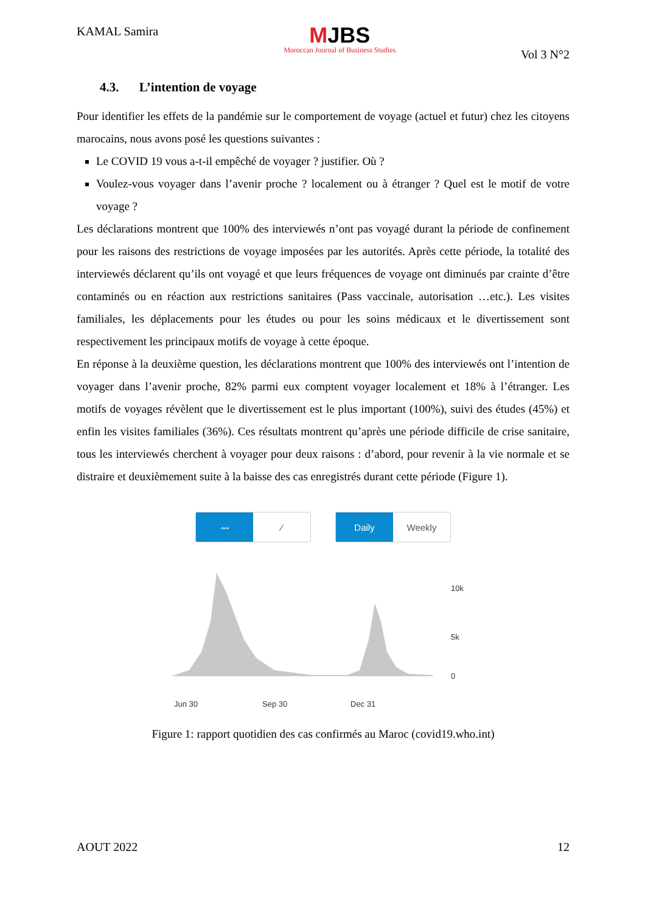KAMAL Samira
MJBS
Moroccan Journal of Business Studies
Vol 3 N°2
4.3. L’intention de voyage
Pour identifier les effets de la pandémie sur le comportement de voyage (actuel et futur) chez les citoyens marocains, nous avons posé les questions suivantes :
Le COVID 19 vous a-t-il empêché de voyager ? justifier. Où ?
Voulez-vous voyager dans l’avenir proche ? localement ou à étranger ? Quel est le motif de votre voyage ?
Les déclarations montrent que 100% des interviewés n’ont pas voyagé durant la période de confinement pour les raisons des restrictions de voyage imposées par les autorités. Après cette période, la totalité des interviewés déclarent qu’ils ont voyagé et que leurs fréquences de voyage ont diminués par crainte d’être contaminés ou en réaction aux restrictions sanitaires (Pass vaccinale, autorisation …etc.). Les visites familiales, les déplacements pour les études ou pour les soins médicaux et le divertissement sont respectivement les principaux motifs de voyage à cette époque.
En réponse à la deuxième question, les déclarations montrent que 100% des interviewés ont l’intention de voyager dans l’avenir proche, 82% parmi eux comptent voyager localement et 18% à l’étranger. Les motifs de voyages révèlent que le divertissement est le plus important (100%), suivi des études (45%) et enfin les visites familiales (36%). Ces résultats montrent qu’après une période difficile de crise sanitaire, tous les interviewés cherchent à voyager pour deux raisons : d’abord, pour revenir à la vie normale et se distraire et deuxièmement suite à la baisse des cas enregistrés durant cette période (Figure 1).
〰 ⁄ Daily Weekly
10k
5k
0
Jun 30
Sep 30
Dec 31
Figure 1: rapport quotidien des cas confirmés au Maroc (covid19.who.int)
AOUT 2022 12